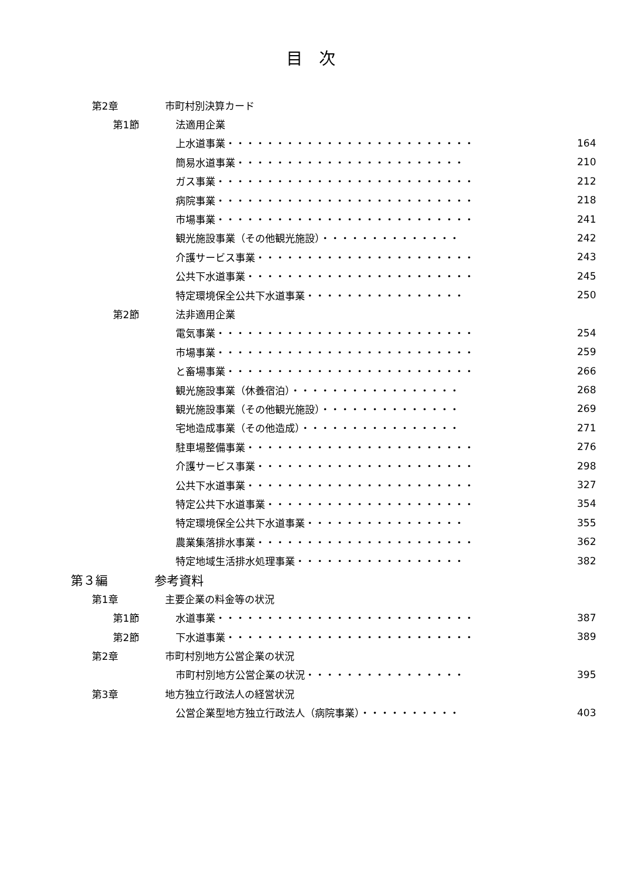目　次
第2章 市町村別決算カード
第1節 法適用企業
上水道事業・・・・・・・・・・・・・・・・・・・・・・・・・ 164
簡易水道事業・・・・・・・・・・・・・・・・・・・・・・・ 210
ガス事業・・・・・・・・・・・・・・・・・・・・・・・・・・ 212
病院事業・・・・・・・・・・・・・・・・・・・・・・・・・・ 218
市場事業・・・・・・・・・・・・・・・・・・・・・・・・・・ 241
観光施設事業（その他観光施設）・・・・・・・・・・・・・・ 242
介護サービス事業・・・・・・・・・・・・・・・・・・・・・・ 243
公共下水道事業・・・・・・・・・・・・・・・・・・・・・・・ 245
特定環境保全公共下水道事業・・・・・・・・・・・・・・・・ 250
第2節 法非適用企業
電気事業・・・・・・・・・・・・・・・・・・・・・・・・・・ 254
市場事業・・・・・・・・・・・・・・・・・・・・・・・・・・ 259
と畜場事業・・・・・・・・・・・・・・・・・・・・・・・・・ 266
観光施設事業（休養宿泊）・・・・・・・・・・・・・・・・・ 268
観光施設事業（その他観光施設）・・・・・・・・・・・・・・ 269
宅地造成事業（その他造成）・・・・・・・・・・・・・・・・ 271
駐車場整備事業・・・・・・・・・・・・・・・・・・・・・・・ 276
介護サービス事業・・・・・・・・・・・・・・・・・・・・・・ 298
公共下水道事業・・・・・・・・・・・・・・・・・・・・・・・ 327
特定公共下水道事業・・・・・・・・・・・・・・・・・・・・・ 354
特定環境保全公共下水道事業・・・・・・・・・・・・・・・・ 355
農業集落排水事業・・・・・・・・・・・・・・・・・・・・・・ 362
特定地域生活排水処理事業・・・・・・・・・・・・・・・・・ 382
第３編 参考資料
第1章 主要企業の料金等の状況
第1節 水道事業・・・・・・・・・・・・・・・・・・・・・・・・・・ 387
第2節 下水道事業・・・・・・・・・・・・・・・・・・・・・・・・・ 389
第2章 市町村別地方公営企業の状況
市町村別地方公営企業の状況・・・・・・・・・・・・・・・・ 395
第3章 地方独立行政法人の経営状況
公営企業型地方独立行政法人（病院事業）・・・・・・・・・・ 403